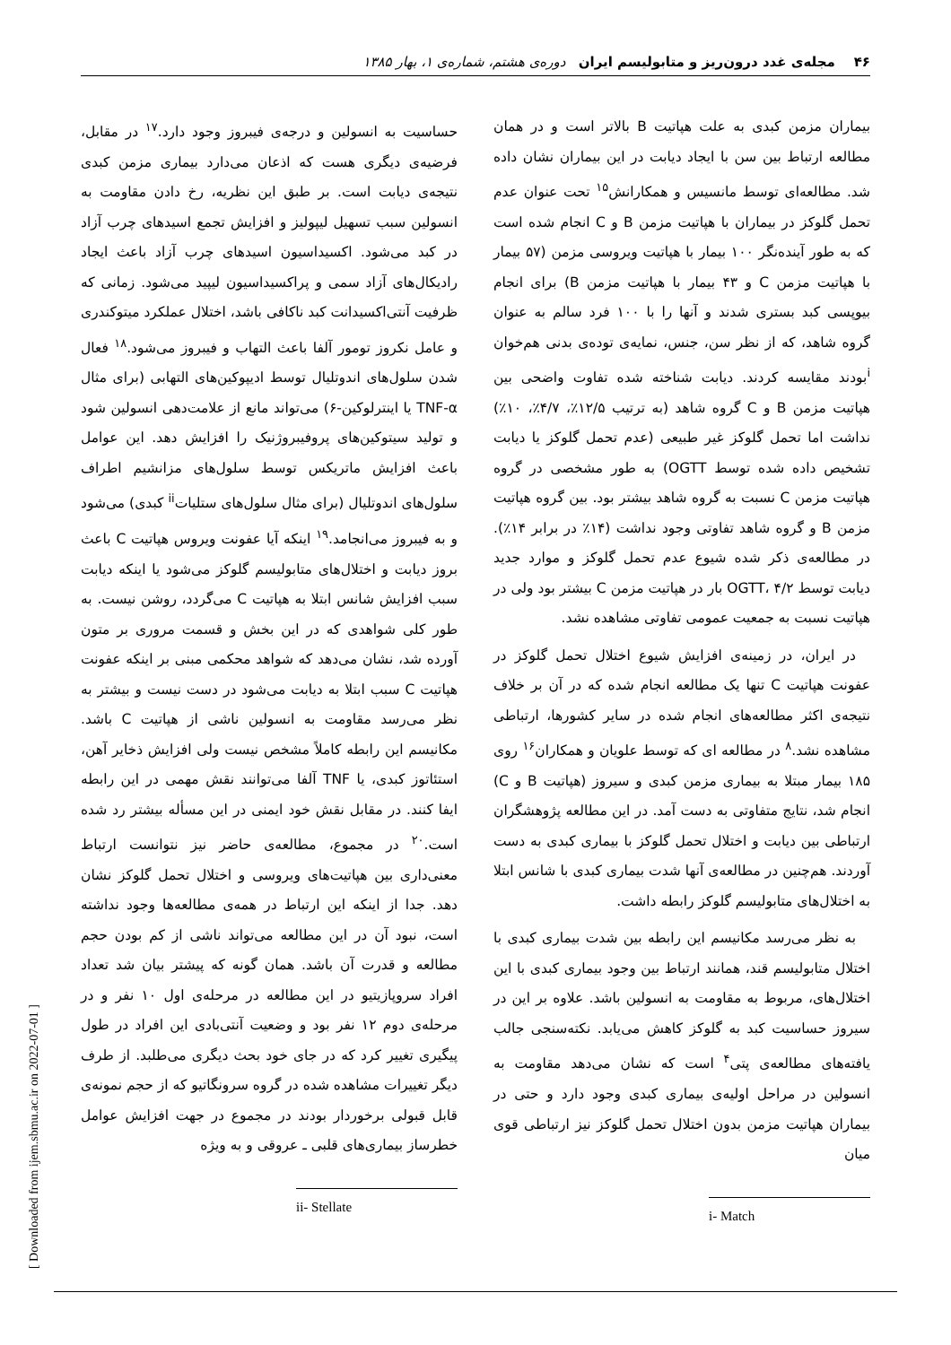۴۶ مجله‌ی غدد درون‌ریز و متابولیسم ایران دوره‌ی هشتم، شماره‌ی ۱، بهار ۱۳۸۵
بیماران مزمن کبدی به علت هپاتیت B بالاتر است و در همان مطالعه ارتباط بین سن با ایجاد دیابت در این بیماران نشان داده شد. مطالعه‌ای توسط مانسیس و همکارانش<sup>۱۵</sup> تحت عنوان عدم تحمل گلوکز در بیماران با هپاتیت مزمن B و C انجام شده است که به طور آینده‌نگر ۱۰۰ بیمار با هپاتیت ویروسی مزمن (۵۷ بیمار با هپاتیت مزمن C و ۴۳ بیمار با هپاتیت مزمن B) برای انجام بیوپسی کبد بستری شدند و آنها را با ۱۰۰ فرد سالم به عنوان گروه شاهد، که از نظر سن، جنس، نمایه‌ی توده‌ی بدنی هم‌خوان <sup>i</sup>بودند مقایسه کردند. دیابت شناخته شده تفاوت واضحی بین هپاتیت مزمن B و C گروه شاهد (به ترتیب ۱۲/۵٪، ۴/۷٪، ۱۰٪) نداشت اما تحمل گلوکز غیر طبیعی (عدم تحمل گلوکز یا دیابت تشخیص داده شده توسط OGTT) به طور مشخصی در گروه هپاتیت مزمن C نسبت به گروه شاهد بیشتر بود. بین گروه هپاتیت مزمن B و گروه شاهد تفاوتی وجود نداشت (۱۴٪ در برابر ۱۴٪). در مطالعه‌ی ذکر شده شیوع عدم تحمل گلوکز و موارد جدید دیابت توسط OGTT، ۴/۲ بار در هپاتیت مزمن C بیشتر بود ولی در هپاتیت نسبت به جمعیت عمومی تفاوتی مشاهده نشد.
در ایران، در زمینه‌ی افزایش شیوع اختلال تحمل گلوکز در عفونت هپاتیت C تنها یک مطالعه انجام شده که در آن بر خلاف نتیجه‌ی اکثر مطالعه‌های انجام شده در سایر کشورها، ارتباطی مشاهده نشد.<sup>۸</sup> در مطالعه ای که توسط علویان و همکاران<sup>۱۶</sup> روی ۱۸۵ بیمار مبتلا به بیماری مزمن کبدی و سیروز (هپاتیت B و C) انجام شد، نتایج متفاوتی به دست آمد. در این مطالعه پژوهشگران ارتباطی بین دیابت و اختلال تحمل گلوکز با بیماری کبدی به دست آوردند. هم‌چنین در مطالعه‌ی آنها شدت بیماری کبدی با شانس ابتلا به اختلال‌های متابولیسم گلوکز رابطه داشت.
به نظر می‌رسد مکانیسم این رابطه بین شدت بیماری کبدی با اختلال متابولیسم قند، همانند ارتباط بین وجود بیماری کبدی با این اختلال‌های، مربوط به مقاومت به انسولین باشد. علاوه بر این در سیروز حساسیت کبد به گلوکز کاهش می‌یابد. نکته‌سنجی جالب یافته‌های مطالعه‌ی پتی<sup>۴</sup> است که نشان می‌دهد مقاومت به انسولین در مراحل اولیه‌ی بیماری کبدی وجود دارد و حتی در بیماران هپاتیت مزمن بدون اختلال تحمل گلوکز نیز ارتباطی قوی میان
i- Match
حساسیت به انسولین و درجه‌ی فیبروز وجود دارد.<sup>۱۷</sup> در مقابل، فرضیه‌ی دیگری هست که اذعان می‌دارد بیماری مزمن کبدی نتیجه‌ی دیابت است. بر طبق این نظریه، رخ دادن مقاومت به انسولین سبب تسهیل لیپولیز و افزایش تجمع اسیدهای چرب آزاد در کبد می‌شود. اکسیداسیون اسیدهای چرب آزاد باعث ایجاد رادیکال‌های آزاد سمی و پراکسیداسیون لیپید می‌شود. زمانی که ظرفیت آنتی‌اکسیدانت کبد ناکافی باشد، اختلال عملکرد میتوکندری و عامل نکروز تومور آلفا باعث التهاب و فیبروز می‌شود.<sup>۱۸</sup> فعال شدن سلول‌های اندوتلیال توسط ادیپوکین‌های التهابی (برای مثال TNF-α یا اینترلوکین-۶) می‌تواند مانع از علامت‌دهی انسولین شود و تولید سیتوکین‌های پروفیبروژنیک را افزایش دهد. این عوامل باعث افزایش ماتریکس توسط سلول‌های مزانشیم اطراف سلول‌های اندوتلیال (برای مثال سلول‌های ستلیات<sup>ii</sup> کبدی) می‌شود و به فیبروز می‌انجامد.<sup>۱۹</sup> اینکه آیا عفونت ویروس هپاتیت C باعث بروز دیابت و اختلال‌های متابولیسم گلوکز می‌شود یا اینکه دیابت سبب افزایش شانس ابتلا به هپاتیت C می‌گردد، روشن نیست. به طور کلی شواهدی که در این بخش و قسمت مروری بر متون آورده شد، نشان می‌دهد که شواهد محکمی مبنی بر اینکه عفونت هپاتیت C سبب ابتلا به دیابت می‌شود در دست نیست و بیشتر به نظر می‌رسد مقاومت به انسولین ناشی از هپاتیت C باشد. مکانیسم این رابطه کاملاً مشخص نیست ولی افزایش ذخایر آهن، استئاتوز کبدی، یا TNF آلفا می‌توانند نقش مهمی در این رابطه ایفا کنند. در مقابل نقش خود ایمنی در این مسأله بیشتر رد شده است.<sup>۲۰</sup> در مجموع، مطالعه‌ی حاضر نیز نتوانست ارتباط معنی‌داری بین هپاتیت‌های ویروسی و اختلال تحمل گلوکز نشان دهد. جدا از اینکه این ارتباط در همه‌ی مطالعه‌ها وجود نداشته است، نبود آن در این مطالعه می‌تواند ناشی از کم بودن حجم مطالعه و قدرت آن باشد. همان گونه که پیشتر بیان شد تعداد افراد سروپازیتیو در این مطالعه در مرحله‌ی اول ۱۰ نفر و در مرحله‌ی دوم ۱۲ نفر بود و وضعیت آنتی‌بادی این افراد در طول پیگیری تغییر کرد که در جای خود بحث دیگری می‌طلبد. از طرف دیگر تغییرات مشاهده شده در گروه سرونگاتیو که از حجم نمونه‌ی قابل قبولی برخوردار بودند در مجموع در جهت افزایش عوامل خطرساز بیماری‌های قلبی ـ عروقی و به ویژه
ii- Stellate
[ Downloaded from ijem.sbmu.ac.ir on 2022-07-01 ]